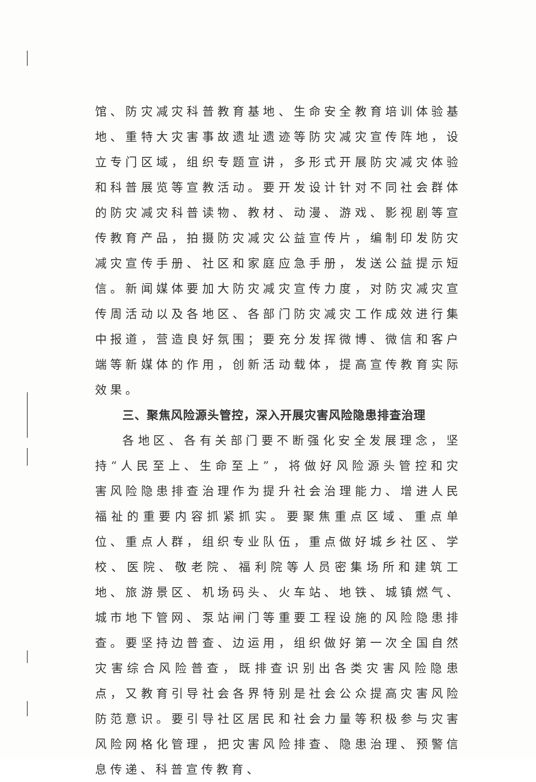馆、防灾减灾科普教育基地、生命安全教育培训体验基地、重特大灾害事故遗址遗迹等防灾减灾宣传阵地，设立专门区域，组织专题宣讲，多形式开展防灾减灾体验和科普展览等宣教活动。要开发设计针对不同社会群体的防灾减灾科普读物、教材、动漫、游戏、影视剧等宣传教育产品，拍摄防灾减灾公益宣传片，编制印发防灾减灾宣传手册、社区和家庭应急手册，发送公益提示短信。新闻媒体要加大防灾减灾宣传力度，对防灾减灾宣传周活动以及各地区、各部门防灾减灾工作成效进行集中报道，营造良好氛围；要充分发挥微博、微信和客户端等新媒体的作用，创新活动载体，提高宣传教育实际效果。
三、聚焦风险源头管控，深入开展灾害风险隐患排查治理
各地区、各有关部门要不断强化安全发展理念，坚持“人民至上、生命至上”，将做好风险源头管控和灾害风险隐患排查治理作为提升社会治理能力、增进人民福祉的重要内容抓紧抓实。要聚焦重点区域、重点单位、重点人群，组织专业队伍，重点做好城乡社区、学校、医院、敬老院、福利院等人员密集场所和建筑工地、旅游景区、机场码头、火车站、地铁、城镇燃气、城市地下管网、泵站闸门等重要工程设施的风险隐患排查。要坚持边普查、边运用，组织做好第一次全国自然灾害综合风险普查，既排查识别出各类灾害风险隐患点，又教育引导社会各界特别是社会公众提高灾害风险防范意识。要引导社区居民和社会力量等积极参与灾害风险网格化管理，把灾害风险排查、隐患治理、预警信息传递、科普宣传教育、